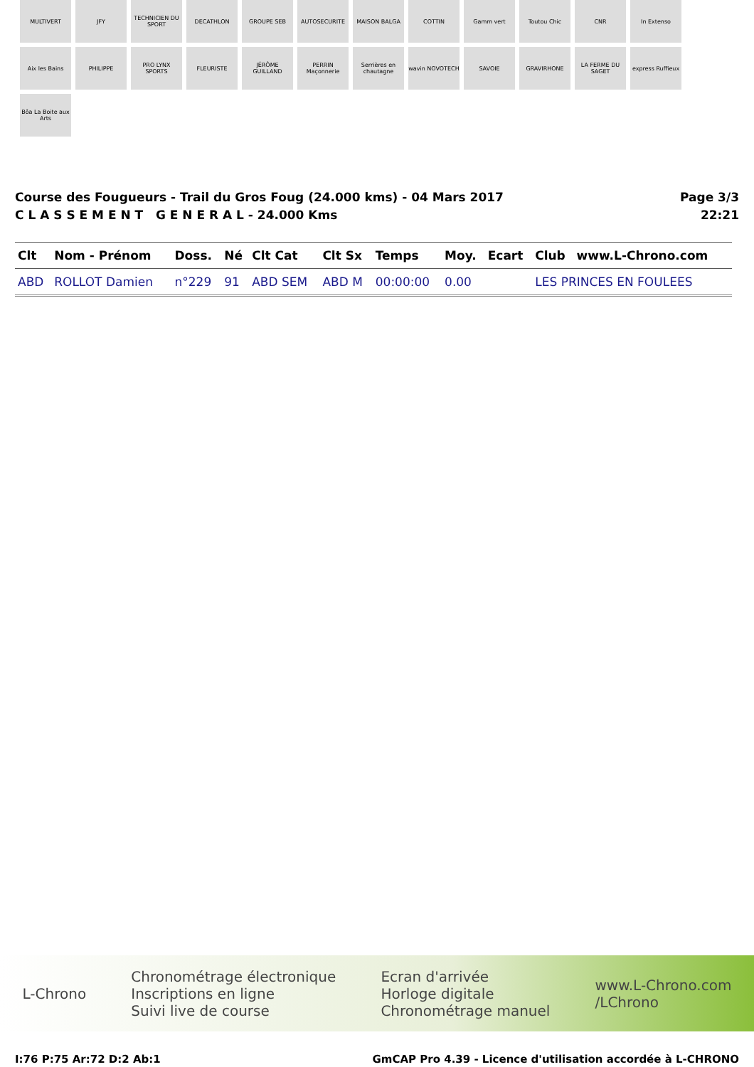MULTIVERT
JFY
TECHNICIEN DU SPORT
DECATHLON
GROUPE SEB
AUTOSECURITE
MAISON BALGA
COTTIN
Gamm vert
Toutou Chic
CNR
In Extenso
Aix les Bains
PHILIPPE
PRO LYNX SPORTS
FLEURISTE
JÉRÔME GUILLAND
PERRIN Maçonnerie
Serrières en chautagne
wavin NOVOTECH
SAVOIE
GRAVIRHONE
LA FERME DU SAGET
express Ruffieux
Bôa La Boite aux Arts
Course des Fougueurs - Trail du Gros Foug (24.000 kms) - 04 Mars 2017
C L A S S E M E N T G E N E R A L - 24.000 Kms
Page 3/3
22:21
| Clt | Nom - Prénom | Doss. | Né | Clt Cat | Clt Sx | Temps | Moy. | Ecart | Club | www.L-Chrono.com |
| --- | --- | --- | --- | --- | --- | --- | --- | --- | --- | --- |
| ABD | ROLLOT Damien | n°229 | 91 | ABD SEM | ABD M | 00:00:00 | 0.00 | | LES PRINCES EN FOULEES | |
L-Chrono
Chronométrage électronique
Inscriptions en ligne
Suivi live de course
Ecran d'arrivée
Horloge digitale
Chronométrage manuel
www.L-Chrono.com
/LChrono
I:76 P:75 Ar:72 D:2 Ab:1 GmCAP Pro 4.39 - Licence d'utilisation accordée à L-CHRONO